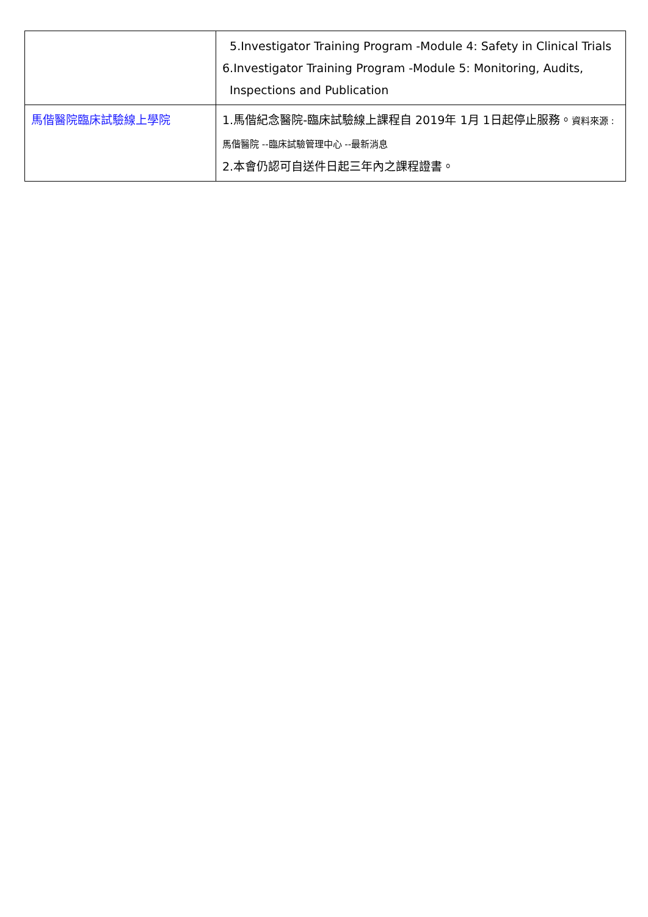| | 5.Investigator Training Program -Module 4: Safety in Clinical Trials 6.Investigator Training Program -Module 5: Monitoring, Audits, Inspections and Publication |
| 馬偕醫院臨床試驗線上學院 | 1.馬偕紀念醫院-臨床試驗線上課程自 2019年 1月 1日起停止服務。 資料來源 :馬偕醫院 --臨床試驗管理中心 --最新消息 2.本會仍認可自送件日起三年內之課程證書。 |